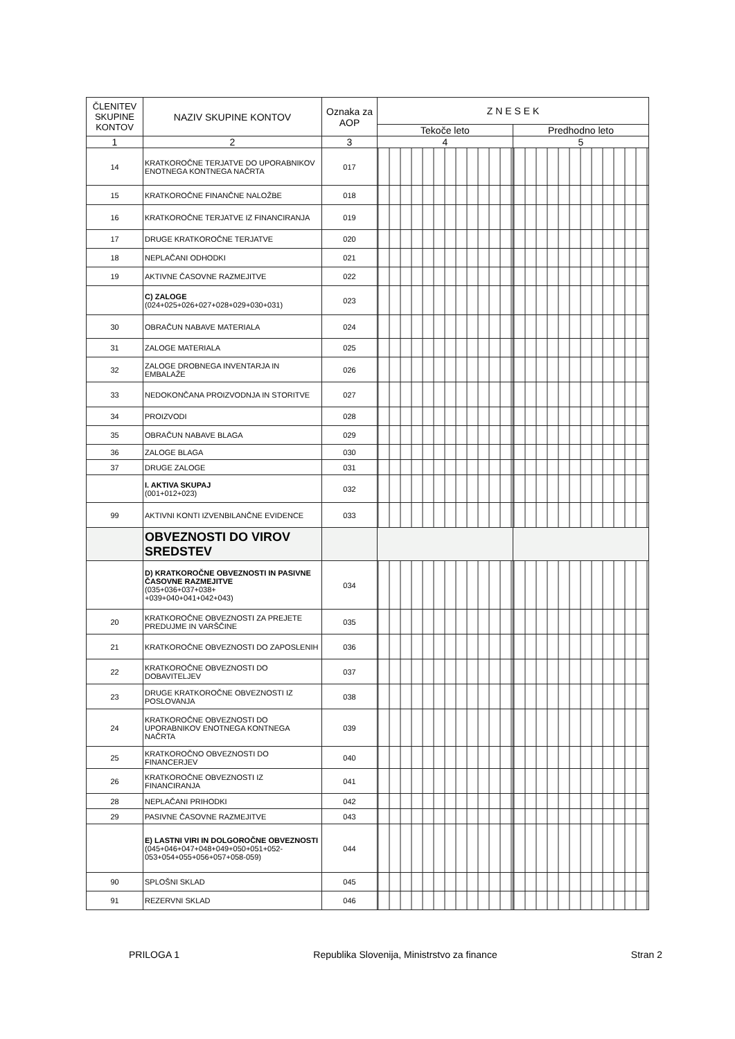| ČLENITEV SKUPINE KONTOV | NAZIV SKUPINE KONTOV | Oznaka za AOP | Z N E S E K | |
| --- | --- | --- | --- | --- |
| | | | Tekoče leto | Predhodno leto |
| 1 | 2 | 3 | 4 | 5 |
| 14 | KRATKOROČNE TERJATVE DO UPORABNIKOV ENOTNEGA KONTNEGA NAČRTA | 017 | | |
| 15 | KRATKOROČNE FINANČNE NALOŽBE | 018 | | |
| 16 | KRATKOROČNE TERJATVE IZ FINANCIRANJA | 019 | | |
| 17 | DRUGE KRATKOROČNE TERJATVE | 020 | | |
| 18 | NEPLAČANI ODHODKI | 021 | | |
| 19 | AKTIVNE ČASOVNE RAZMEJITVE | 022 | | |
| | C) ZALOGE (024+025+026+027+028+029+030+031) | 023 | | |
| 30 | OBRAČUN NABAVE MATERIALA | 024 | | |
| 31 | ZALOGE MATERIALA | 025 | | |
| 32 | ZALOGE DROBNEGA INVENTARJA IN EMBALAŽE | 026 | | |
| 33 | NEDOKONČANA PROIZVODNJA IN STORITVE | 027 | | |
| 34 | PROIZVODI | 028 | | |
| 35 | OBRAČUN NABAVE BLAGA | 029 | | |
| 36 | ZALOGE BLAGA | 030 | | |
| 37 | DRUGE ZALOGE | 031 | | |
| | I. AKTIVA SKUPAJ (001+012+023) | 032 | | |
| 99 | AKTIVNI KONTI IZVENBILANČNE EVIDENCE | 033 | | |
| | OBVEZNOSTI DO VIROV SREDSTEV | | | |
| | D) KRATKOROČNE OBVEZNOSTI IN PASIVNE ČASOVNE RAZMEJITVE (035+036+037+038+ +039+040+041+042+043) | 034 | | |
| 20 | KRATKOROČNE OBVEZNOSTI ZA PREJETE PREDUJME IN VARŠČINE | 035 | | |
| 21 | KRATKOROČNE OBVEZNOSTI DO ZAPOSLENIH | 036 | | |
| 22 | KRATKOROČNE OBVEZNOSTI DO DOBAVITELJEV | 037 | | |
| 23 | DRUGE KRATKOROČNE OBVEZNOSTI IZ POSLOVANJA | 038 | | |
| 24 | KRATKOROČNE OBVEZNOSTI DO UPORABNIKOV ENOTNEGA KONTNEGA NAČRTA | 039 | | |
| 25 | KRATKOROČNO OBVEZNOSTI DO FINANCERJEV | 040 | | |
| 26 | KRATKOROČNE OBVEZNOSTI IZ FINANCIRANJA | 041 | | |
| 28 | NEPLAČANI PRIHODKI | 042 | | |
| 29 | PASIVNE ČASOVNE RAZMEJITVE | 043 | | |
| | E) LASTNI VIRI IN DOLGOROČNE OBVEZNOSTI (045+046+047+048+049+050+051+052-053+054+055+056+057+058-059) | 044 | | |
| 90 | SPLOŠNI SKLAD | 045 | | |
| 91 | REZERVNI SKLAD | 046 | | |
PRILOGA 1 Republika Slovenija, Ministrstvo za finance Stran 2